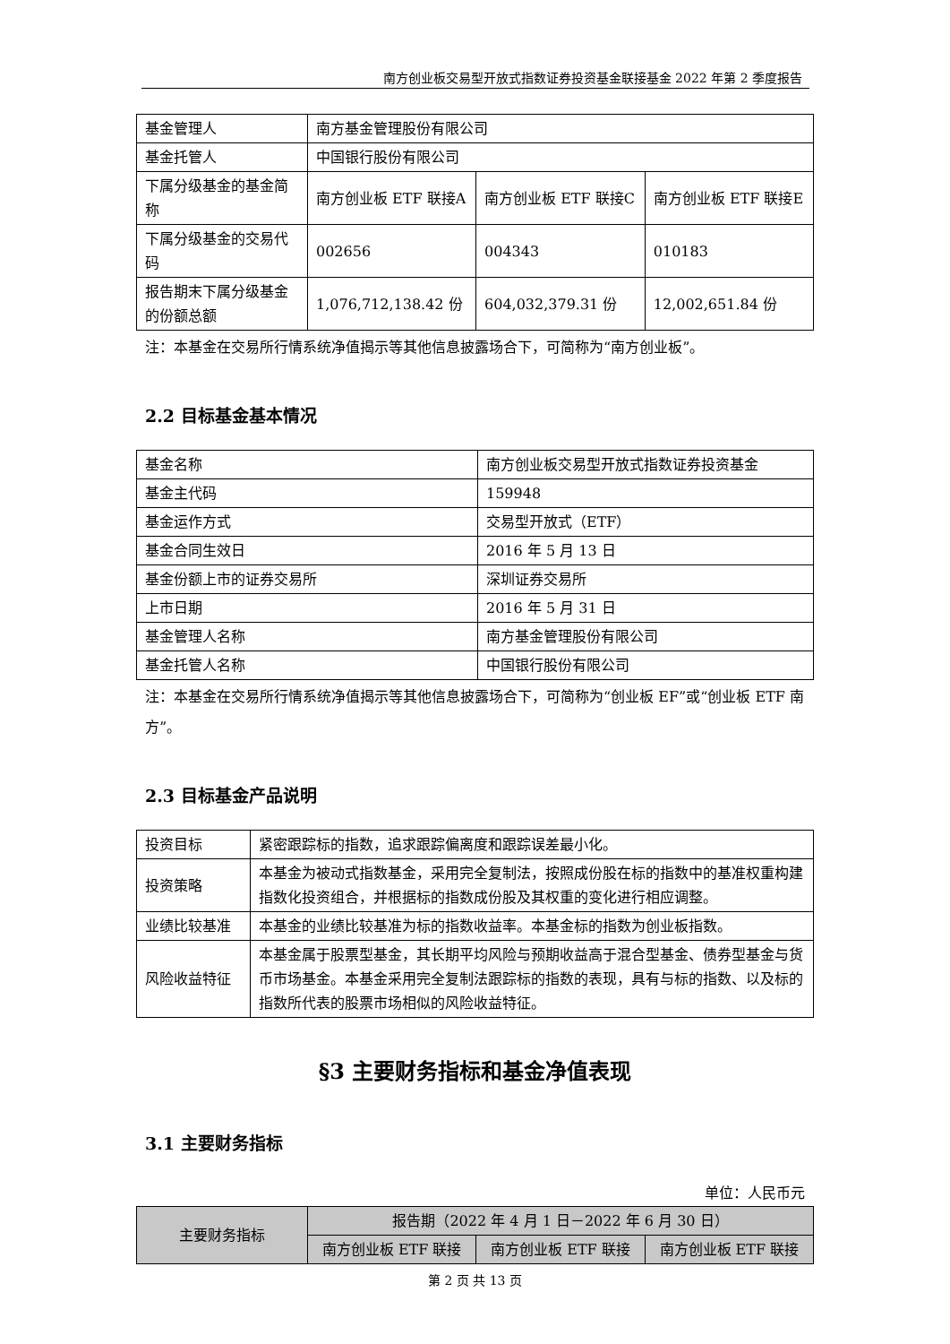南方创业板交易型开放式指数证券投资基金联接基金 2022 年第 2 季度报告
| 基金管理人 | 南方基金管理股份有限公司 | | |
| 基金托管人 | 中国银行股份有限公司 | | |
| 下属分级基金的基金简称 | 南方创业板 ETF 联接A | 南方创业板 ETF 联接C | 南方创业板 ETF 联接E |
| 下属分级基金的交易代码 | 002656 | 004343 | 010183 |
| 报告期末下属分级基金的份额总额 | 1,076,712,138.42 份 | 604,032,379.31 份 | 12,002,651.84 份 |
注：本基金在交易所行情系统净值揭示等其他信息披露场合下，可简称为“南方创业板”。
2.2 目标基金基本情况
| 基金名称 | 南方创业板交易型开放式指数证券投资基金 |
| 基金主代码 | 159948 |
| 基金运作方式 | 交易型开放式（ETF） |
| 基金合同生效日 | 2016 年 5 月 13 日 |
| 基金份额上市的证券交易所 | 深圳证券交易所 |
| 上市日期 | 2016 年 5 月 31 日 |
| 基金管理人名称 | 南方基金管理股份有限公司 |
| 基金托管人名称 | 中国银行股份有限公司 |
注：本基金在交易所行情系统净值揭示等其他信息披露场合下，可简称为“创业板 EF”或“创业板 ETF 南方”。
2.3 目标基金产品说明
| 投资目标 | 紧密跟踪标的指数，追求跟踪偏离度和跟踪误差最小化。 |
| 投资策略 | 本基金为被动式指数基金，采用完全复制法，按照成份股在标的指数中的基准权重构建指数化投资组合，并根据标的指数成份股及其权重的变化进行相应调整。 |
| 业绩比较基准 | 本基金的业绩比较基准为标的指数收益率。本基金标的指数为创业板指数。 |
| 风险收益特征 | 本基金属于股票型基金，其长期平均风险与预期收益高于混合型基金、债券型基金与货币市场基金。本基金采用完全复制法跟踪标的指数的表现，具有与标的指数、以及标的指数所代表的股票市场相似的风险收益特征。 |
§3 主要财务指标和基金净值表现
3.1 主要财务指标
单位：人民币元
| 主要财务指标 | 报告期（2022 年 4 月 1 日－2022 年 6 月 30 日） | | |
| --- | --- | --- | --- |
| | 南方创业板 ETF 联接 | 南方创业板 ETF 联接 | 南方创业板 ETF 联接 |
第 2 页 共 13 页